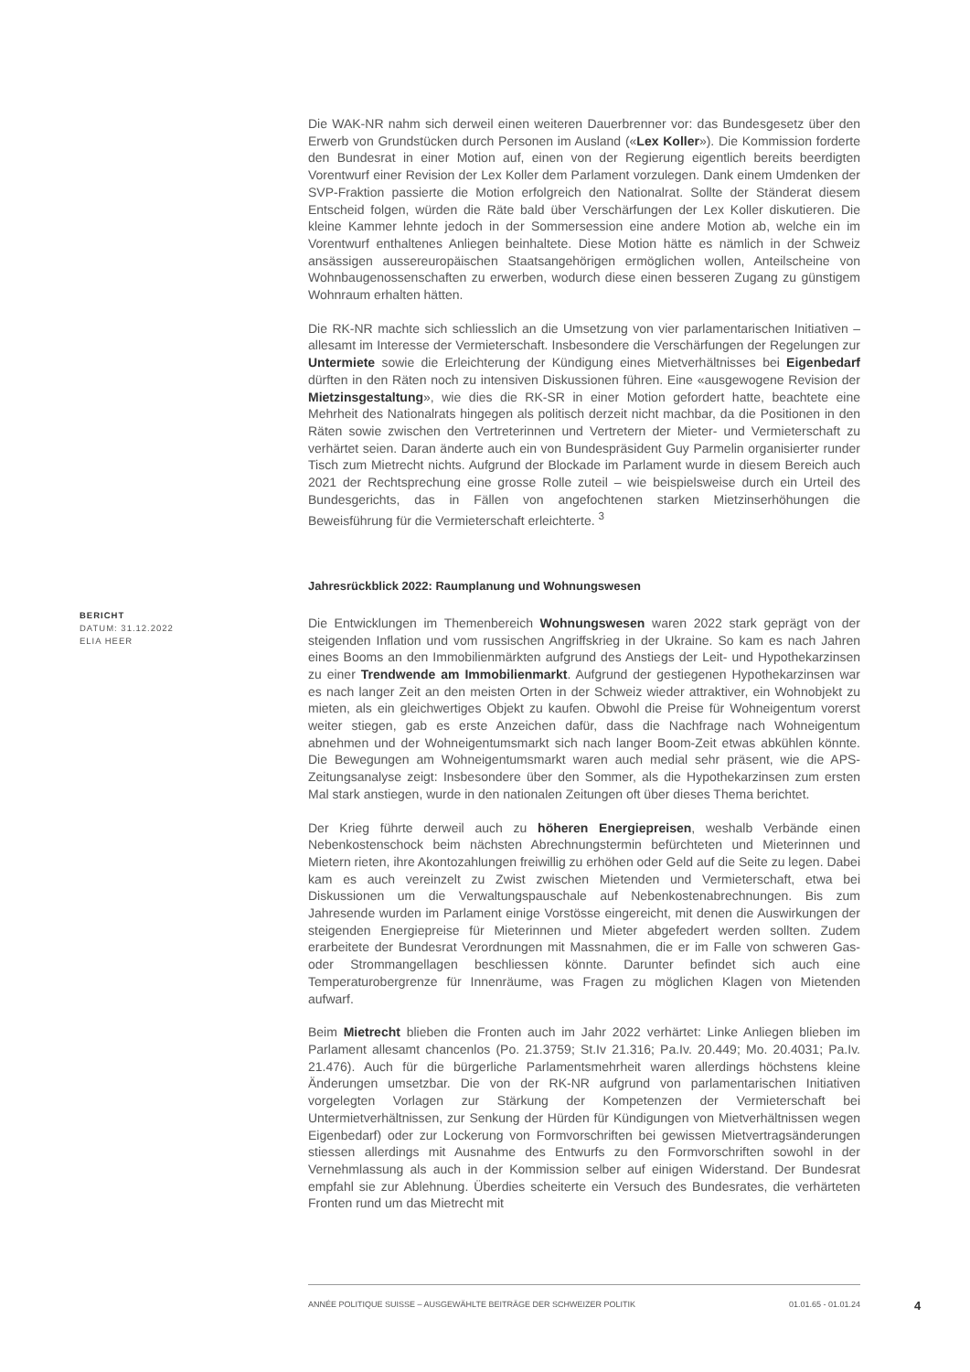Die WAK-NR nahm sich derweil einen weiteren Dauerbrenner vor: das Bundesgesetz über den Erwerb von Grundstücken durch Personen im Ausland («Lex Koller»). Die Kommission forderte den Bundesrat in einer Motion auf, einen von der Regierung eigentlich bereits beerdigten Vorentwurf einer Revision der Lex Koller dem Parlament vorzulegen. Dank einem Umdenken der SVP-Fraktion passierte die Motion erfolgreich den Nationalrat. Sollte der Ständerat diesem Entscheid folgen, würden die Räte bald über Verschärfungen der Lex Koller diskutieren. Die kleine Kammer lehnte jedoch in der Sommersession eine andere Motion ab, welche ein im Vorentwurf enthaltenes Anliegen beinhaltete. Diese Motion hätte es nämlich in der Schweiz ansässigen aussereuropäischen Staatsangehörigen ermöglichen wollen, Anteilscheine von Wohnbaugenossenschaften zu erwerben, wodurch diese einen besseren Zugang zu günstigem Wohnraum erhalten hätten.
Die RK-NR machte sich schliesslich an die Umsetzung von vier parlamentarischen Initiativen – allesamt im Interesse der Vermieterschaft. Insbesondere die Verschärfungen der Regelungen zur Untermiete sowie die Erleichterung der Kündigung eines Mietverhältnisses bei Eigenbedarf dürften in den Räten noch zu intensiven Diskussionen führen. Eine «ausgewogene Revision der Mietzinsgestaltung», wie dies die RK-SR in einer Motion gefordert hatte, beachtete eine Mehrheit des Nationalrats hingegen als politisch derzeit nicht machbar, da die Positionen in den Räten sowie zwischen den Vertreterinnen und Vertretern der Mieter- und Vermieterschaft zu verhärtet seien. Daran änderte auch ein von Bundespräsident Guy Parmelin organisierter runder Tisch zum Mietrecht nichts. Aufgrund der Blockade im Parlament wurde in diesem Bereich auch 2021 der Rechtsprechung eine grosse Rolle zuteil – wie beispielsweise durch ein Urteil des Bundesgerichts, das in Fällen von angefochtenen starken Mietzinserhöhungen die Beweisführung für die Vermieterschaft erleichterte. <sup>3</sup>
Jahresrückblick 2022: Raumplanung und Wohnungswesen
Die Entwicklungen im Themenbereich Wohnungswesen waren 2022 stark geprägt von der steigenden Inflation und vom russischen Angriffskrieg in der Ukraine. So kam es nach Jahren eines Booms an den Immobilienmärkten aufgrund des Anstiegs der Leit- und Hypothekarzinsen zu einer Trendwende am Immobilienmarkt. Aufgrund der gestiegenen Hypothekarzinsen war es nach langer Zeit an den meisten Orten in der Schweiz wieder attraktiver, ein Wohnobjekt zu mieten, als ein gleichwertiges Objekt zu kaufen. Obwohl die Preise für Wohneigentum vorerst weiter stiegen, gab es erste Anzeichen dafür, dass die Nachfrage nach Wohneigentum abnehmen und der Wohneigentumsmarkt sich nach langer Boom-Zeit etwas abkühlen könnte. Die Bewegungen am Wohneigentumsmarkt waren auch medial sehr präsent, wie die APS-Zeitungsanalyse zeigt: Insbesondere über den Sommer, als die Hypothekarzinsen zum ersten Mal stark anstiegen, wurde in den nationalen Zeitungen oft über dieses Thema berichtet.
Der Krieg führte derweil auch zu höheren Energiepreisen, weshalb Verbände einen Nebenkostenschock beim nächsten Abrechnungstermin befürchteten und Mieterinnen und Mietern rieten, ihre Akontozahlungen freiwillig zu erhöhen oder Geld auf die Seite zu legen. Dabei kam es auch vereinzelt zu Zwist zwischen Mietenden und Vermieterschaft, etwa bei Diskussionen um die Verwaltungspauschale auf Nebenkostenabrechnungen. Bis zum Jahresende wurden im Parlament einige Vorstösse eingereicht, mit denen die Auswirkungen der steigenden Energiepreise für Mieterinnen und Mieter abgefedert werden sollten. Zudem erarbeitete der Bundesrat Verordnungen mit Massnahmen, die er im Falle von schweren Gas- oder Strommangellagen beschliessen könnte. Darunter befindet sich auch eine Temperaturobergrenze für Innenräume, was Fragen zu möglichen Klagen von Mietenden aufwarf.
Beim Mietrecht blieben die Fronten auch im Jahr 2022 verhärtet: Linke Anliegen blieben im Parlament allesamt chancenlos (Po. 21.3759; St.Iv 21.316; Pa.Iv. 20.449; Mo. 20.4031; Pa.Iv. 21.476). Auch für die bürgerliche Parlamentsmehrheit waren allerdings höchstens kleine Änderungen umsetzbar. Die von der RK-NR aufgrund von parlamentarischen Initiativen vorgelegten Vorlagen zur Stärkung der Kompetenzen der Vermieterschaft bei Untermietverhältnissen, zur Senkung der Hürden für Kündigungen von Mietverhältnissen wegen Eigenbedarf) oder zur Lockerung von Formvorschriften bei gewissen Mietvertragsänderungen stiessen allerdings mit Ausnahme des Entwurfs zu den Formvorschriften sowohl in der Vernehmlassung als auch in der Kommission selber auf einigen Widerstand. Der Bundesrat empfahl sie zur Ablehnung. Überdies scheiterte ein Versuch des Bundesrates, die verhärteten Fronten rund um das Mietrecht mit
BERICHT
DATUM: 31.12.2022
ELIA HEER
ANNÉE POLITIQUE SUISSE – AUSGEWÄHLTE BEITRÄGE DER SCHWEIZER POLITIK 01.01.65 - 01.01.24
4